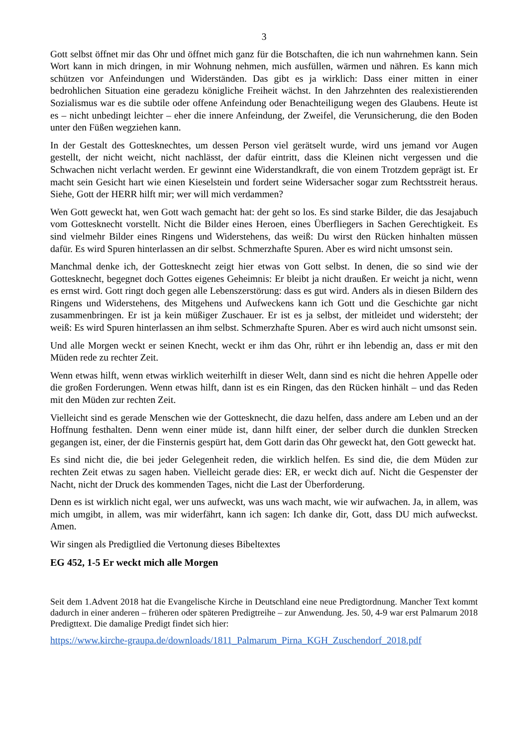3
Gott selbst öffnet mir das Ohr und öffnet mich ganz für die Botschaften, die ich nun wahrnehmen kann. Sein Wort kann in mich dringen, in mir Wohnung nehmen, mich ausfüllen, wärmen und nähren. Es kann mich schützen vor Anfeindungen und Widerständen. Das gibt es ja wirklich: Dass einer mitten in einer bedrohlichen Situation eine geradezu königliche Freiheit wächst. In den Jahrzehnten des realexistierenden Sozialismus war es die subtile oder offene Anfeindung oder Benachteiligung wegen des Glaubens. Heute ist es – nicht unbedingt leichter – eher die innere Anfeindung, der Zweifel, die Verunsicherung, die den Boden unter den Füßen wegziehen kann.
In der Gestalt des Gottesknechtes, um dessen Person viel gerätselt wurde, wird uns jemand vor Augen gestellt, der nicht weicht, nicht nachlässt, der dafür eintritt, dass die Kleinen nicht vergessen und die Schwachen nicht verlacht werden. Er gewinnt eine Widerstandkraft, die von einem Trotzdem geprägt ist. Er macht sein Gesicht hart wie einen Kieselstein und fordert seine Widersacher sogar zum Rechtsstreit heraus. Siehe, Gott der HERR hilft mir; wer will mich verdammen?
Wen Gott geweckt hat, wen Gott wach gemacht hat: der geht so los. Es sind starke Bilder, die das Jesajabuch vom Gottesknecht vorstellt. Nicht die Bilder eines Heroen, eines Überfliegers in Sachen Gerechtigkeit. Es sind vielmehr Bilder eines Ringens und Widerstehens, das weiß: Du wirst den Rücken hinhalten müssen dafür. Es wird Spuren hinterlassen an dir selbst. Schmerzhafte Spuren. Aber es wird nicht umsonst sein.
Manchmal denke ich, der Gottesknecht zeigt hier etwas von Gott selbst. In denen, die so sind wie der Gottesknecht, begegnet doch Gottes eigenes Geheimnis: Er bleibt ja nicht draußen. Er weicht ja nicht, wenn es ernst wird. Gott ringt doch gegen alle Lebenszerstörung: dass es gut wird. Anders als in diesen Bildern des Ringens und Widerstehens, des Mitgehens und Aufweckens kann ich Gott und die Geschichte gar nicht zusammenbringen. Er ist ja kein müßiger Zuschauer. Er ist es ja selbst, der mitleidet und widersteht; der weiß: Es wird Spuren hinterlassen an ihm selbst. Schmerzhafte Spuren. Aber es wird auch nicht umsonst sein.
Und alle Morgen weckt er seinen Knecht, weckt er ihm das Ohr, rührt er ihn lebendig an, dass er mit den Müden rede zu rechter Zeit.
Wenn etwas hilft, wenn etwas wirklich weiterhilft in dieser Welt, dann sind es nicht die hehren Appelle oder die großen Forderungen. Wenn etwas hilft, dann ist es ein Ringen, das den Rücken hinhält – und das Reden mit den Müden zur rechten Zeit.
Vielleicht sind es gerade Menschen wie der Gottesknecht, die dazu helfen, dass andere am Leben und an der Hoffnung festhalten. Denn wenn einer müde ist, dann hilft einer, der selber durch die dunklen Strecken gegangen ist, einer, der die Finsternis gespürt hat, dem Gott darin das Ohr geweckt hat, den Gott geweckt hat.
Es sind nicht die, die bei jeder Gelegenheit reden, die wirklich helfen. Es sind die, die dem Müden zur rechten Zeit etwas zu sagen haben. Vielleicht gerade dies: ER, er weckt dich auf. Nicht die Gespenster der Nacht, nicht der Druck des kommenden Tages, nicht die Last der Überforderung.
Denn es ist wirklich nicht egal, wer uns aufweckt, was uns wach macht, wie wir aufwachen. Ja, in allem, was mich umgibt, in allem, was mir widerfährt, kann ich sagen: Ich danke dir, Gott, dass DU mich aufweckst. Amen.
Wir singen als Predigtlied die Vertonung dieses Bibeltextes
EG 452, 1-5 Er weckt mich alle Morgen
Seit dem 1.Advent 2018 hat die Evangelische Kirche in Deutschland eine neue Predigtordnung. Mancher Text kommt dadurch in einer anderen – früheren oder späteren Predigtreihe – zur Anwendung. Jes. 50, 4-9 war erst Palmarum 2018 Predigttext. Die damalige Predigt findet sich hier:
https://www.kirche-graupa.de/downloads/1811_Palmarum_Pirna_KGH_Zuschendorf_2018.pdf